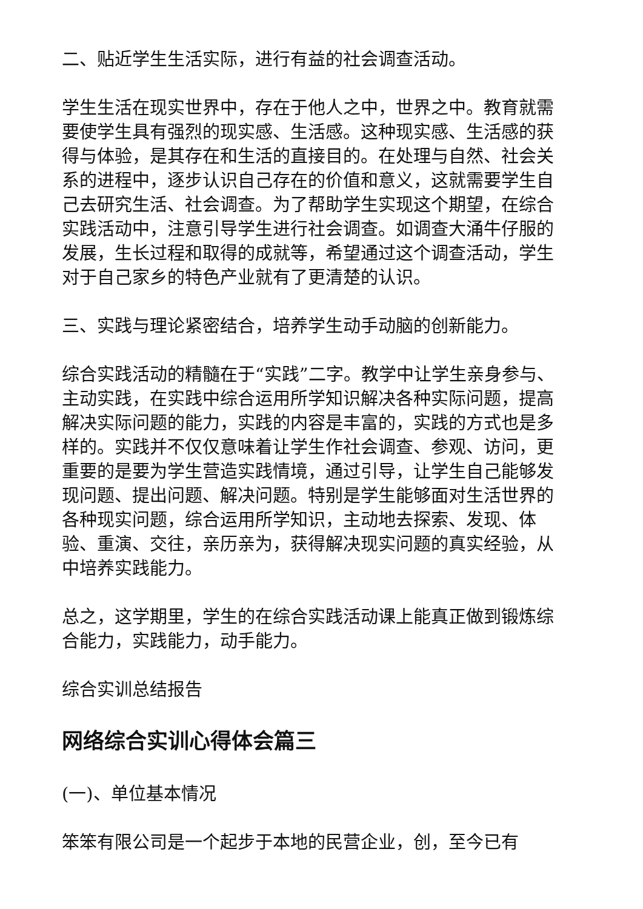二、贴近学生生活实际，进行有益的社会调查活动。
学生生活在现实世界中，存在于他人之中，世界之中。教育就需要使学生具有强烈的现实感、生活感。这种现实感、生活感的获得与体验，是其存在和生活的直接目的。在处理与自然、社会关系的进程中，逐步认识自己存在的价值和意义，这就需要学生自己去研究生活、社会调查。为了帮助学生实现这个期望，在综合实践活动中，注意引导学生进行社会调查。如调查大涌牛仔服的发展，生长过程和取得的成就等，希望通过这个调查活动，学生对于自己家乡的特色产业就有了更清楚的认识。
三、实践与理论紧密结合，培养学生动手动脑的创新能力。
综合实践活动的精髓在于“实践”二字。教学中让学生亲身参与、主动实践，在实践中综合运用所学知识解决各种实际问题，提高解决实际问题的能力，实践的内容是丰富的，实践的方式也是多样的。实践并不仅仅意味着让学生作社会调查、参观、访问，更重要的是要为学生营造实践情境，通过引导，让学生自己能够发现问题、提出问题、解决问题。特别是学生能够面对生活世界的各种现实问题，综合运用所学知识，主动地去探索、发现、体验、重演、交往，亲历亲为，获得解决现实问题的真实经验，从中培养实践能力。
总之，这学期里，学生的在综合实践活动课上能真正做到锻炼综合能力，实践能力，动手能力。
综合实训总结报告
网络综合实训心得体会篇三
(一)、单位基本情况
笨笨有限公司是一个起步于本地的民营企业，创，至今已有